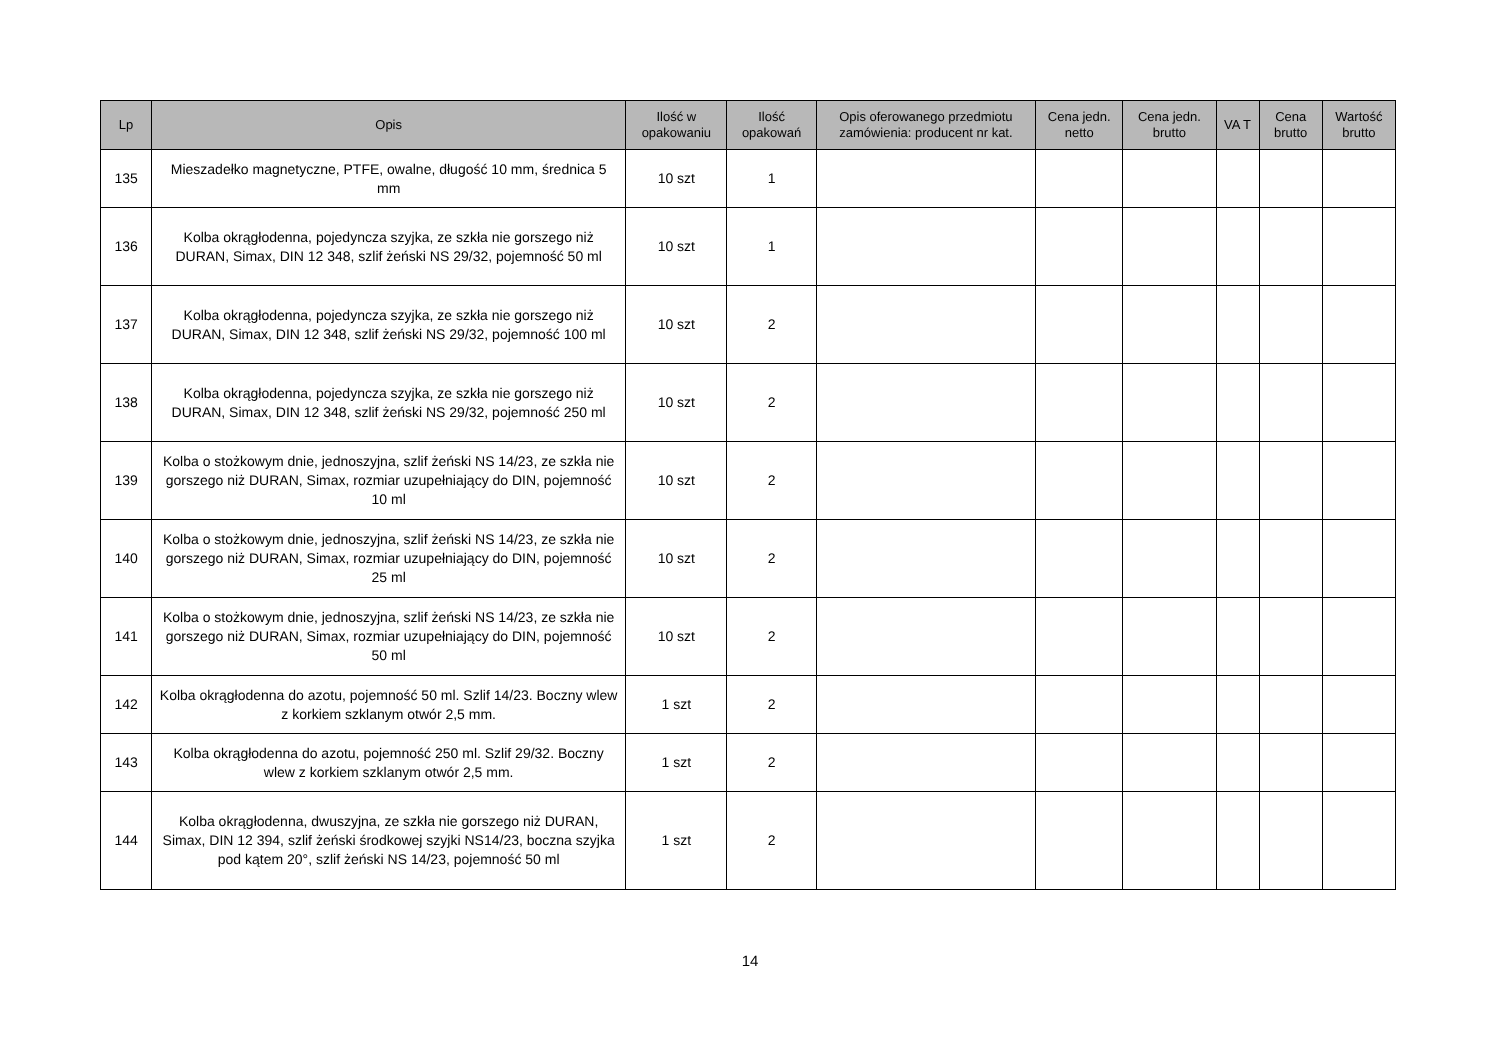| Lp | Opis | Ilość w opakowaniu | Ilość opakowań | Opis oferowanego przedmiotu zamówienia: producent nr kat. | Cena jedn. netto | Cena jedn. brutto | VA T | Cena brutto | Wartość brutto |
| --- | --- | --- | --- | --- | --- | --- | --- | --- | --- |
| 135 | Mieszadełko magnetyczne, PTFE, owalne, długość 10 mm, średnica 5 mm | 10 szt | 1 | | | | | | |
| 136 | Kolba okrągłodenna, pojedyncza szyjka, ze szkła nie gorszego niż DURAN, Simax, DIN 12 348, szlif żeński NS 29/32, pojemność 50 ml | 10 szt | 1 | | | | | | |
| 137 | Kolba okrągłodenna, pojedyncza szyjka, ze szkła nie gorszego niż DURAN, Simax, DIN 12 348, szlif żeński NS 29/32, pojemność 100 ml | 10 szt | 2 | | | | | | |
| 138 | Kolba okrągłodenna, pojedyncza szyjka, ze szkła nie gorszego niż DURAN, Simax, DIN 12 348, szlif żeński NS 29/32, pojemność 250 ml | 10 szt | 2 | | | | | | |
| 139 | Kolba o stożkowym dnie, jednoszyjna, szlif żeński NS 14/23, ze szkła nie gorszego niż DURAN, Simax, rozmiar uzupełniający do DIN, pojemność 10 ml | 10 szt | 2 | | | | | | |
| 140 | Kolba o stożkowym dnie, jednoszyjna, szlif żeński NS 14/23, ze szkła nie gorszego niż DURAN, Simax, rozmiar uzupełniający do DIN, pojemność 25 ml | 10 szt | 2 | | | | | | |
| 141 | Kolba o stożkowym dnie, jednoszyjna, szlif żeński NS 14/23, ze szkła nie gorszego niż DURAN, Simax, rozmiar uzupełniający do DIN, pojemność 50 ml | 10 szt | 2 | | | | | | |
| 142 | Kolba okrągłodenna do azotu, pojemność 50 ml. Szlif 14/23. Boczny wlew z korkiem szklanym otwór 2,5 mm. | 1 szt | 2 | | | | | | |
| 143 | Kolba okrągłodenna do azotu, pojemność 250 ml. Szlif 29/32. Boczny wlew z korkiem szklanym otwór 2,5 mm. | 1 szt | 2 | | | | | | |
| 144 | Kolba okrągłodenna, dwuszyjna, ze szkła nie gorszego niż DURAN, Simax, DIN 12 394, szlif żeński środkowej szyjki NS14/23, boczna szyjka pod kątem 20°, szlif żeński NS 14/23, pojemność 50 ml | 1 szt | 2 | | | | | | |
14